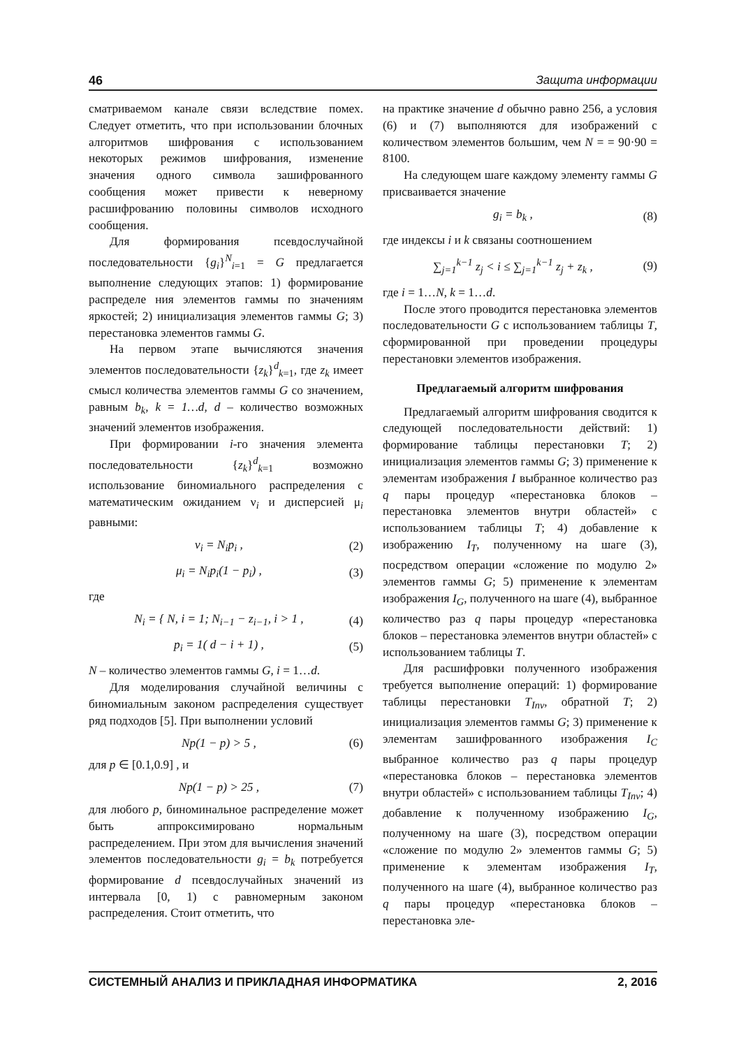46 Защита информации
сматриваемом канале связи вследствие помех. Следует отметить, что при использовании блочных алгоритмов шифрования с использованием некоторых режимов шифрования, изменение значения одного символа зашифрованного сообщения может привести к неверному расшифрованию половины символов исходного сообщения.
Для формирования псевдослучайной последовательности {g<sub>i</sub>}<sup>N</sup><sub>i=1</sub> = G предлагается выполнение следующих этапов: 1) формирование распределе ния элементов гаммы по значениям яркостей; 2) инициализация элементов гаммы G; 3) перестановка элементов гаммы G.
На первом этапе вычисляются значения элементов последовательности {z<sub>k</sub>}<sup>d</sup><sub>k=1</sub>, где z<sub>k</sub> имеет смысл количества элементов гаммы G со значением, равным b<sub>k</sub>, k = 1…d, d – количество возможных значений элементов изображения.
При формировании i-го значения элемента последовательности {z<sub>k</sub>}<sup>d</sup><sub>k=1</sub> возможно использование биномиального распределения с математическим ожиданием ν<sub>i</sub> и дисперсией μ<sub>i</sub> равными:
ν<sub>i</sub> = N<sub>i</sub>p<sub>i</sub> , (2)
μ<sub>i</sub> = N<sub>i</sub>p<sub>i</sub>(1 − p<sub>i</sub>) , (3)
где
N<sub>i</sub> = { N, i = 1; N<sub>i−1</sub> − z<sub>i−1</sub>, i > 1 , (4)
p<sub>i</sub> = 1( d − i + 1) , (5)
N – количество элементов гаммы G, i = 1…d.
Для моделирования случайной величины с биномиальным законом распределения существует ряд подходов [5]. При выполнении условий
Np(1 − p) > 5 , (6)
для p ∈ [0.1,0.9] , и
Np(1 − p) > 25 , (7)
для любого p, биноминальное распределение может быть аппроксимировано нормальным распределением. При этом для вычисления значений элементов последовательности g<sub>i</sub> = b<sub>k</sub> потребуется формирование d псевдослучайных значений из интервала [0, 1) с равномерным законом распределения. Стоит отметить, что
на практике значение d обычно равно 256, а условия (6) и (7) выполняются для изображений с количеством элементов большим, чем N = = 90·90 = 8100.
На следующем шаге каждому элементу гаммы G присваивается значение
g<sub>i</sub> = b<sub>k</sub> , (8)
где индексы i и k связаны соотношением
∑<sub>j=1</sub><sup>k−1</sup> z<sub>j</sub> < i ≤ ∑<sub>j=1</sub><sup>k−1</sup> z<sub>j</sub> + z<sub>k</sub> , (9)
где i = 1…N, k = 1…d.
После этого проводится перестановка элементов последовательности G с использованием таблицы T, сформированной при проведении процедуры перестановки элементов изображения.
Предлагаемый алгоритм шифрования
Предлагаемый алгоритм шифрования сводится к следующей последовательности действий: 1) формирование таблицы перестановки T; 2) инициализация элементов гаммы G; 3) применение к элементам изображения I выбранное количество раз q пары процедур «перестановка блоков – перестановка элементов внутри областей» с использованием таблицы T; 4) добавление к изображению I<sub>T</sub>, полученному на шаге (3), посредством операции «сложение по модулю 2» элементов гаммы G; 5) применение к элементам изображения I<sub>G</sub>, полученного на шаге (4), выбранное количество раз q пары процедур «перестановка блоков – перестановка элементов внутри областей» с использованием таблицы T.
Для расшифровки полученного изображения требуется выполнение операций: 1) формирование таблицы перестановки T<sub>Inv</sub>, обратной T; 2) инициализация элементов гаммы G; 3) применение к элементам зашифрованного изображения I<sub>C</sub> выбранное количество раз q пары процедур «перестановка блоков – перестановка элементов внутри областей» с использованием таблицы T<sub>Inv</sub>; 4) добавление к полученному изображению I<sub>G</sub>, полученному на шаге (3), посредством операции «сложение по модулю 2» элементов гаммы G; 5) применение к элементам изображения I<sub>T</sub>, полученного на шаге (4), выбранное количество раз q пары процедур «перестановка блоков – перестановка эле-
СИСТЕМНЫЙ АНАЛИЗ И ПРИКЛАДНАЯ ИНФОРМАТИКА 2, 2016